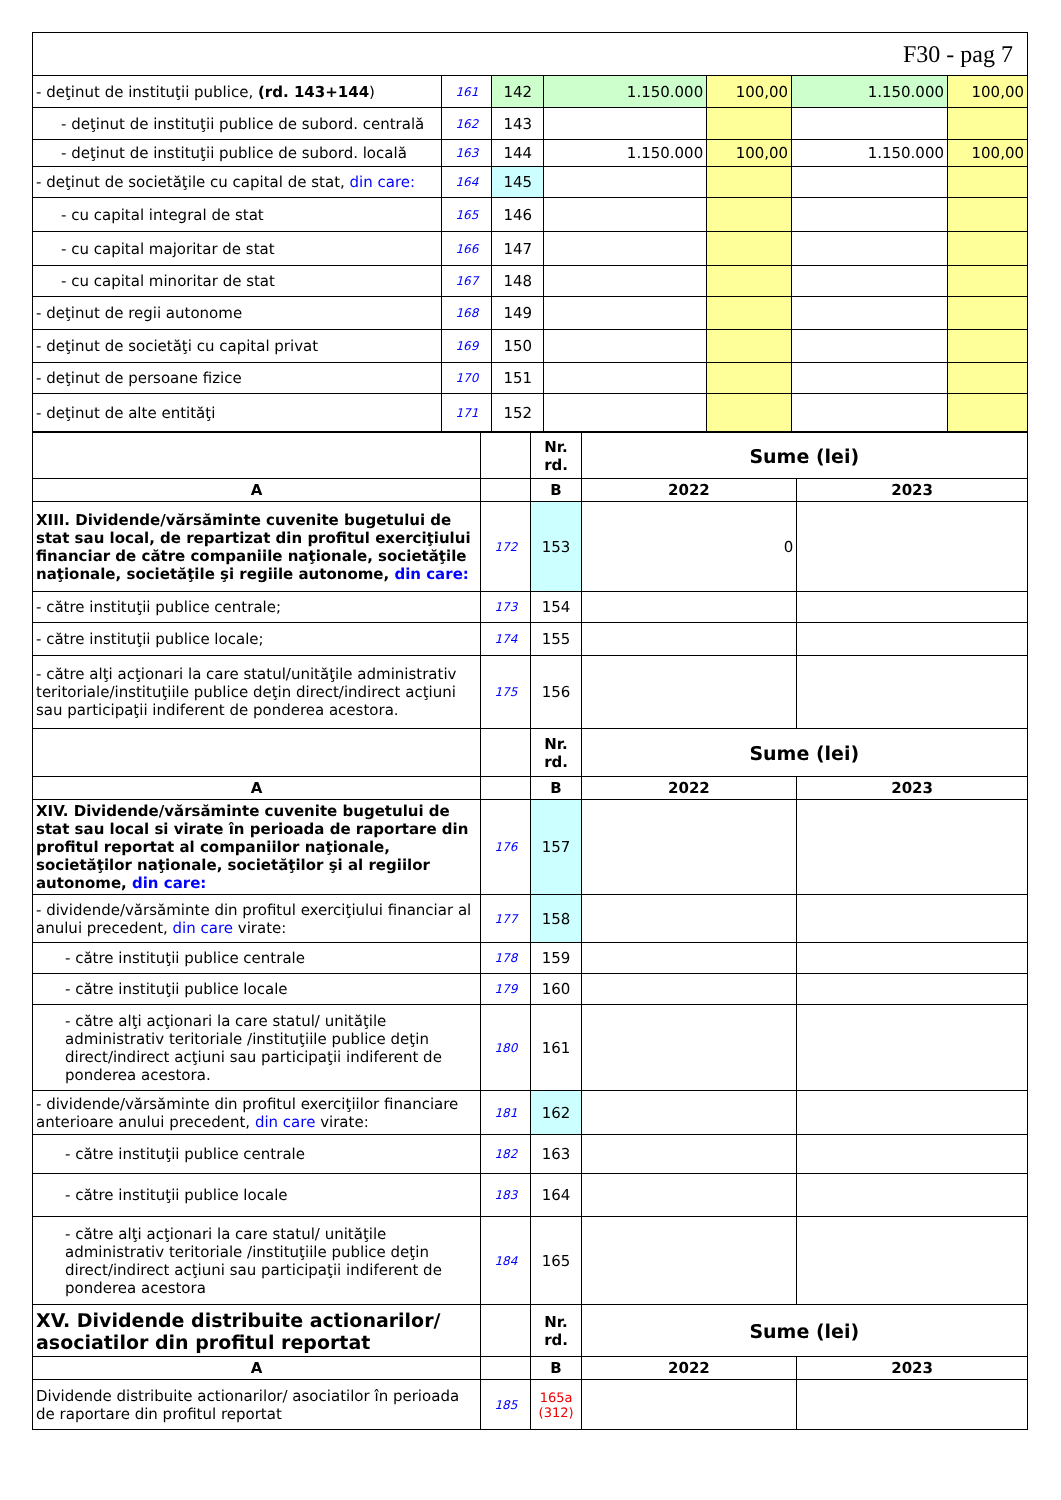F30 - pag 7
| - deţinut de instituţii publice, (rd. 143+144 ) | 161 | 142 | 1.150.000 | 100,00 | 1.150.000 | 100,00 |
| - deţinut de instituţii publice de subord. centrală | 162 | 143 | | | | |
| - deţinut de instituţii publice de subord. locală | 163 | 144 | 1.150.000 | 100,00 | 1.150.000 | 100,00 |
| - deţinut de societăţile cu capital de stat, din care: | 164 | 145 | | | | |
| - cu capital integral de stat | 165 | 146 | | | | |
| - cu capital majoritar de stat | 166 | 147 | | | | |
| - cu capital minoritar de stat | 167 | 148 | | | | |
| - deţinut de regii autonome | 168 | 149 | | | | |
| - deţinut de societăţi cu capital privat | 169 | 150 | | | | |
| - deţinut de persoane fizice | 170 | 151 | | | | |
| - deţinut de alte entităţi | 171 | 152 | | | | |
| | | Nr. rd. | Sume (lei) | |
| A | | B | 2022 | 2023 |
| XIII. Dividende/vărsăminte cuvenite bugetului de stat sau local, de repartizat din profitul exerciţiului financiar de către companiile naţionale, societăţile naţionale, societăţile şi regiile autonome, din care: | 172 | 153 | 0 | |
| - către instituţii publice centrale; | 173 | 154 | | |
| - către instituţii publice locale; | 174 | 155 | | |
| - către alţi acţionari la care statul/unităţile administrativ teritoriale/instituţiile publice deţin direct/indirect acţiuni sau participaţii indiferent de ponderea acestora. | 175 | 156 | | |
| | | Nr. rd. | Sume (lei) | |
| A | | B | 2022 | 2023 |
| XIV. Dividende/vărsăminte cuvenite bugetului de stat sau local si virate în perioada de raportare din profitul reportat al companiilor naţionale, societăţilor naţionale, societăţilor şi al regiilor autonome, din care: | 176 | 157 | | |
| - dividende/vărsăminte din profitul exerciţiului financiar al anului precedent, din care virate: | 177 | 158 | | |
| - către instituţii publice centrale | 178 | 159 | | |
| - către instituţii publice locale | 179 | 160 | | |
| - către alţi acţionari la care statul/ unităţile administrativ teritoriale /instituţiile publice deţin direct/indirect acţiuni sau participaţii indiferent de ponderea acestora. | 180 | 161 | | |
| - dividende/vărsăminte din profitul exerciţiilor financiare anterioare anului precedent, din care virate: | 181 | 162 | | |
| - către instituţii publice centrale | 182 | 163 | | |
| - către instituţii publice locale | 183 | 164 | | |
| - către alţi acţionari la care statul/ unităţile administrativ teritoriale /instituţiile publice deţin direct/indirect acţiuni sau participaţii indiferent de ponderea acestora | 184 | 165 | | |
| XV. Dividende distribuite actionarilor/ asociatilor din profitul reportat | | Nr. rd. | Sume (lei) | |
| A | | B | 2022 | 2023 |
| Dividende distribuite actionarilor/ asociatilor în perioada de raportare din profitul reportat | 185 | 165a (312) | | |